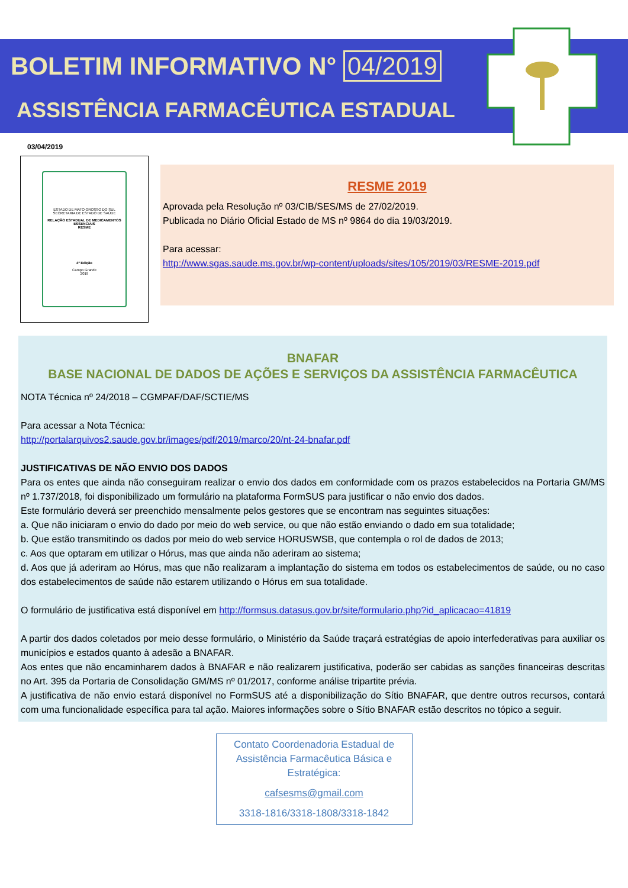BOLETIM INFORMATIVO N° 04/2019
ASSISTÊNCIA FARMACÊUTICA ESTADUAL
03/04/2019
ESTADO DE MATO GROSSO DO SUL
SECRETARIA DE ESTADO DE SAÚDE
RELAÇÃO ESTADUAL DE MEDICAMENTOS ESSENCIAIS
RESME
4ª Edição
Campo Grande
2019
RESME 2019
Aprovada pela Resolução nº 03/CIB/SES/MS de 27/02/2019.
Publicada no Diário Oficial Estado de MS nº 9864 do dia 19/03/2019.
Para acessar:
http://www.sgas.saude.ms.gov.br/wp-content/uploads/sites/105/2019/03/RESME-2019.pdf
BNAFAR
BASE NACIONAL DE DADOS DE AÇÕES E SERVIÇOS DA ASSISTÊNCIA FARMACÊUTICA
NOTA Técnica nº 24/2018 – CGMPAF/DAF/SCTIE/MS
Para acessar a Nota Técnica:
http://portalarquivos2.saude.gov.br/images/pdf/2019/marco/20/nt-24-bnafar.pdf
JUSTIFICATIVAS DE NÃO ENVIO DOS DADOS
Para os entes que ainda não conseguiram realizar o envio dos dados em conformidade com os prazos estabelecidos na Portaria GM/MS nº 1.737/2018, foi disponibilizado um formulário na plataforma FormSUS para justificar o não envio dos dados.
Este formulário deverá ser preenchido mensalmente pelos gestores que se encontram nas seguintes situações:
a. Que não iniciaram o envio do dado por meio do web service, ou que não estão enviando o dado em sua totalidade;
b. Que estão transmitindo os dados por meio do web service HORUSWSB, que contempla o rol de dados de 2013;
c. Aos que optaram em utilizar o Hórus, mas que ainda não aderiram ao sistema;
d. Aos que já aderiram ao Hórus, mas que não realizaram a implantação do sistema em todos os estabelecimentos de saúde, ou no caso dos estabelecimentos de saúde não estarem utilizando o Hórus em sua totalidade.
O formulário de justificativa está disponível em http://formsus.datasus.gov.br/site/formulario.php?id_aplicacao=41819
A partir dos dados coletados por meio desse formulário, o Ministério da Saúde traçará estratégias de apoio interfederativas para auxiliar os municípios e estados quanto à adesão a BNAFAR.
Aos entes que não encaminharem dados à BNAFAR e não realizarem justificativa, poderão ser cabidas as sanções financeiras descritas no Art. 395 da Portaria de Consolidação GM/MS nº 01/2017, conforme análise tripartite prévia.
A justificativa de não envio estará disponível no FormSUS até a disponibilização do Sítio BNAFAR, que dentre outros recursos, contará com uma funcionalidade específica para tal ação. Maiores informações sobre o Sítio BNAFAR estão descritos no tópico a seguir.
Contato Coordenadoria Estadual de Assistência Farmacêutica Básica e Estratégica:
cafsesms@gmail.com
3318-1816/3318-1808/3318-1842